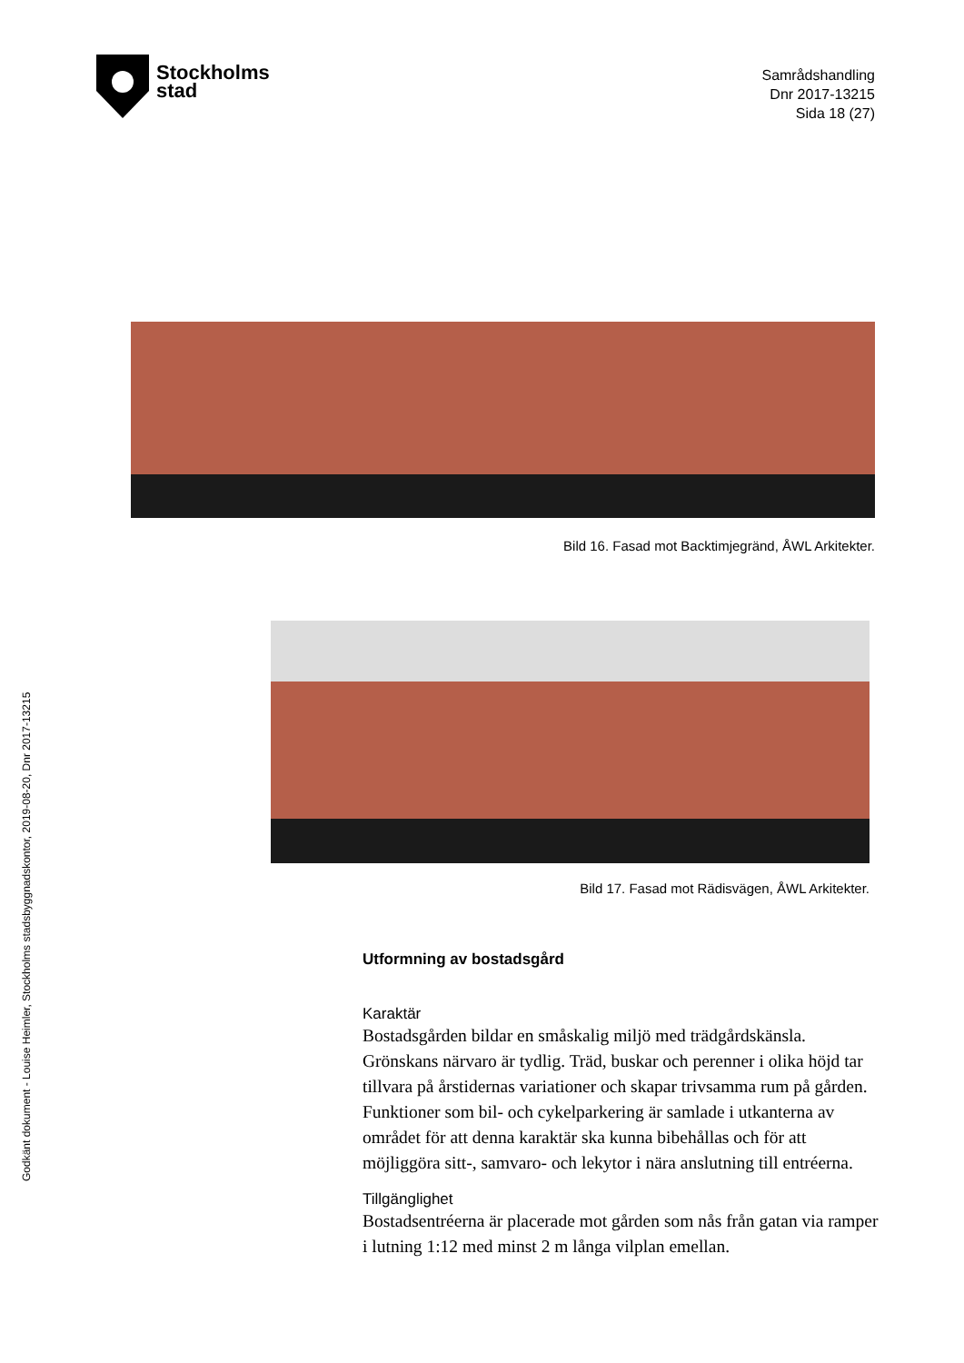Stockholms
stad
Samrådshandling
Dnr 2017-13215
Sida 18 (27)
Bild 16. Fasad mot Backtimjegränd, ÅWL Arkitekter.
Bild 17. Fasad mot Rädisvägen, ÅWL Arkitekter.
Utformning av bostadsgård
Karaktär
Bostadsgården bildar en småskalig miljö med trädgårdskänsla. Grönskans närvaro är tydlig. Träd, buskar och perenner i olika höjd tar tillvara på årstidernas variationer och skapar trivsamma rum på gården. Funktioner som bil- och cykelparkering är samlade i utkanterna av området för att denna karaktär ska kunna bibehållas och för att möjliggöra sitt-, samvaro- och lekytor i nära anslutning till entréerna.
Tillgänglighet
Bostadsentréerna är placerade mot gården som nås från gatan via ramper i lutning 1:12 med minst 2 m långa vilplan emellan.
Godkänt dokument - Louise Heimler, Stockholms stadsbyggnadskontor, 2019-08-20, Dnr 2017-13215